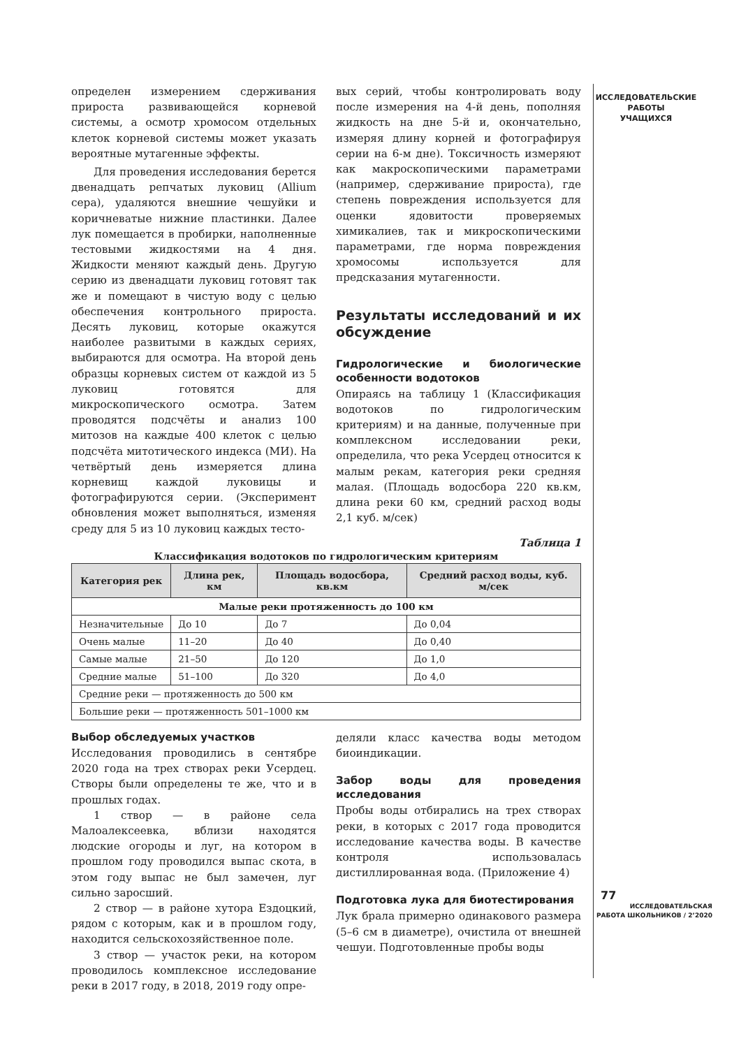ИССЛЕДОВАТЕЛЬСКИЕ
РАБОТЫ
УЧАЩИХСЯ
определен измерением сдерживания прироста развивающейся корневой системы, а осмотр хромосом отдельных клеток корневой системы может указать вероятные мутагенные эффекты.
Для проведения исследования берется двенадцать репчатых луковиц (Allium сера), удаляются внешние чешуйки и коричневатые нижние пластинки. Далее лук помещается в пробирки, наполненные тестовыми жидкостями на 4 дня. Жидкости меняют каждый день. Другую серию из двенадцати луковиц готовят так же и помещают в чистую воду с целью обеспечения контрольного прироста. Десять луковиц, которые окажутся наиболее развитыми в каждых сериях, выбираются для осмотра. На второй день образцы корневых систем от каждой из 5 луковиц готовятся для микроскопического осмотра. Затем проводятся подсчёты и анализ 100 митозов на каждые 400 клеток с целью подсчёта митотического индекса (МИ). На четвёртый день измеряется длина корневищ каждой луковицы и фотографируются серии. (Эксперимент обновления может выполняться, изменяя среду для 5 из 10 луковиц каждых тесто-
вых серий, чтобы контролировать воду после измерения на 4-й день, пополняя жидкость на дне 5-й и, окончательно, измеряя длину корней и фотографируя серии на 6-м дне). Токсичность измеряют как макроскопическими параметрами (например, сдерживание прироста), где степень повреждения используется для оценки ядовитости проверяемых химикалиев, так и микроскопическими параметрами, где норма повреждения хромосомы используется для предсказания мутагенности.
Результаты исследований и их обсуждение
Гидрологические и биологические особенности водотоков
Опираясь на таблицу 1 (Классификация водотоков по гидрологическим критериям) и на данные, полученные при комплексном исследовании реки, определила, что река Усердец относится к малым рекам, категория реки средняя малая. (Площадь водосбора 220 кв.км, длина реки 60 км, средний расход воды 2,1 куб. м/сек)
Таблица 1
Классификация водотоков по гидрологическим критериям
| Категория рек | Длина рек, км | Площадь водосбора, кв.км | Средний расход воды, куб. м/сек |
| --- | --- | --- | --- |
| Малые реки протяженность до 100 км | | | |
| Незначительные | До 10 | До 7 | До 0,04 |
| Очень малые | 11–20 | До 40 | До 0,40 |
| Самые малые | 21–50 | До 120 | До 1,0 |
| Средние малые | 51–100 | До 320 | До 4,0 |
| Средние реки — протяженность до 500 км | | | |
| Большие реки — протяженность 501–1000 км | | | |
Выбор обследуемых участков
Исследования проводились в сентябре 2020 года на трех створах реки Усердец. Створы были определены те же, что и в прошлых годах.
1 створ — в районе села Малоалексеевка, вблизи находятся людские огороды и луг, на котором в прошлом году проводился выпас скота, в этом году выпас не был замечен, луг сильно заросший.
2 створ — в районе хутора Ездоцкий, рядом с которым, как и в прошлом году, находится сельскохозяйственное поле.
3 створ — участок реки, на котором проводилось комплексное исследование реки в 2017 году, в 2018, 2019 году опре-
деляли класс качества воды методом биоиндикации.
Забор воды для проведения исследования
Пробы воды отбирались на трех створах реки, в которых с 2017 года проводится исследование качества воды. В качестве контроля использовалась дистиллированная вода. (Приложение 4)
Подготовка лука для биотестирования
Лук брала примерно одинакового размера (5–6 см в диаметре), очистила от внешней чешуи. Подготовленные пробы воды
77
ИССЛЕДОВАТЕЛЬСКАЯ
РАБОТА ШКОЛЬНИКОВ / 2’2020